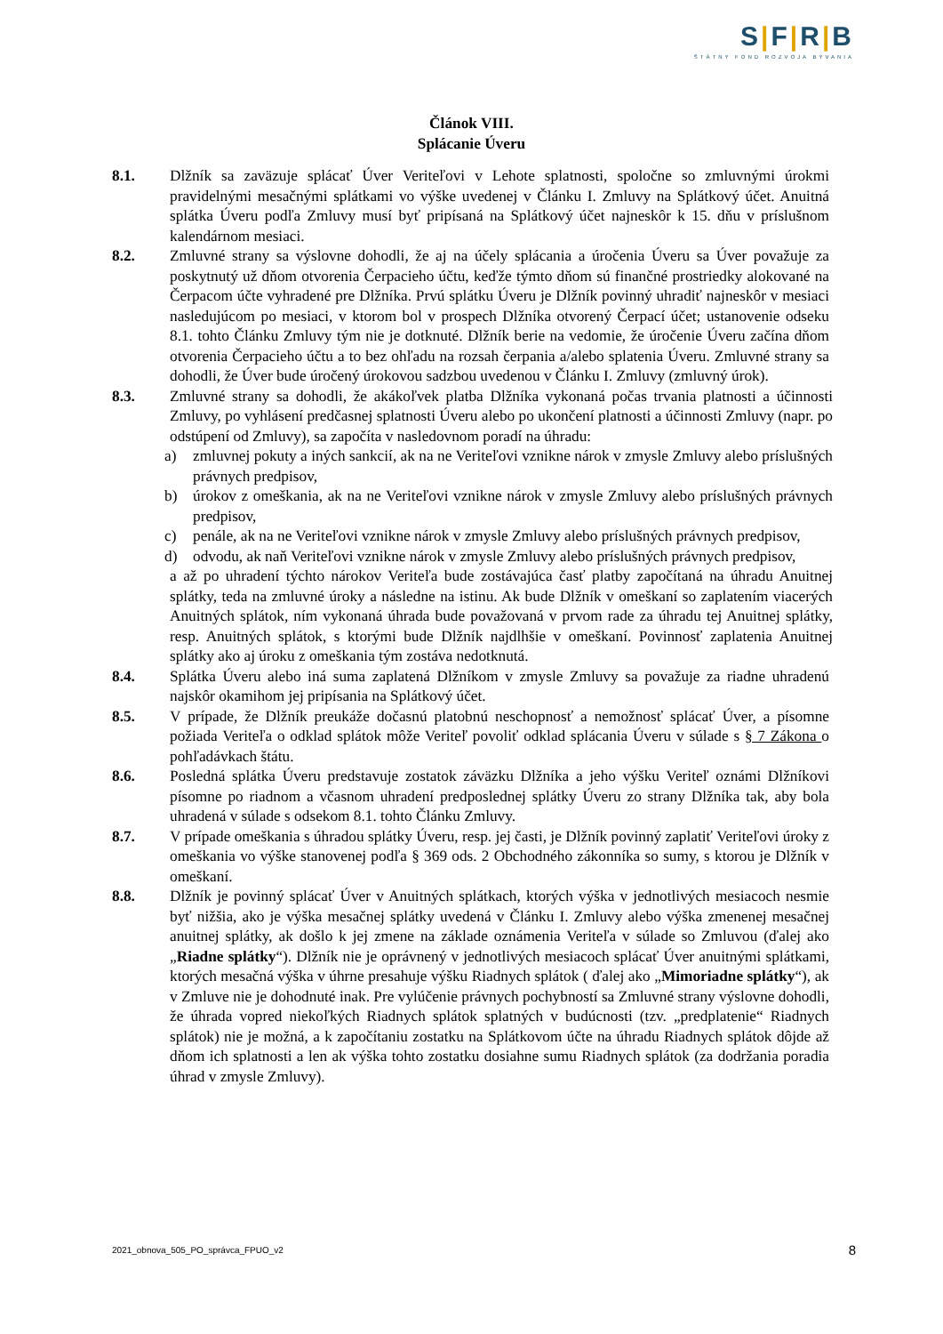S|F|R|B
ŠTÁTNY FOND ROZVOJA BÝVANIA
Článok VIII.
Splácanie Úveru
8.1. Dlžník sa zaväzuje splácať Úver Veriteľovi v Lehote splatnosti, spoločne so zmluvnými úrokmi pravidelnými mesačnými splátkami vo výške uvedenej v Článku I. Zmluvy na Splátkový účet. Anuitná splátka Úveru podľa Zmluvy musí byť pripísaná na Splátkový účet najneskôr k 15. dňu v príslušnom kalendárnom mesiaci.
8.2. Zmluvné strany sa výslovne dohodli, že aj na účely splácania a úročenia Úveru sa Úver považuje za poskytnutý už dňom otvorenia Čerpacieho účtu, keďže týmto dňom sú finančné prostriedky alokované na Čerpacom účte vyhradené pre Dlžníka. Prvú splátku Úveru je Dlžník povinný uhradiť najneskôr v mesiaci nasledujúcom po mesiaci, v ktorom bol v prospech Dlžníka otvorený Čerpací účet; ustanovenie odseku 8.1. tohto Článku Zmluvy tým nie je dotknuté. Dlžník berie na vedomie, že úročenie Úveru začína dňom otvorenia Čerpacieho účtu a to bez ohľadu na rozsah čerpania a/alebo splatenia Úveru. Zmluvné strany sa dohodli, že Úver bude úročený úrokovou sadzbou uvedenou v Článku I. Zmluvy (zmluvný úrok).
8.3. Zmluvné strany sa dohodli, že akákoľvek platba Dlžníka vykonaná počas trvania platnosti a účinnosti Zmluvy, po vyhlásení predčasnej splatnosti Úveru alebo po ukončení platnosti a účinnosti Zmluvy (napr. po odstúpení od Zmluvy), sa započíta v nasledovnom poradí na úhradu:
a) zmluvnej pokuty a iných sankcií, ak na ne Veriteľovi vznikne nárok v zmysle Zmluvy alebo príslušných právnych predpisov,
b) úrokov z omeškania, ak na ne Veriteľovi vznikne nárok v zmysle Zmluvy alebo príslušných právnych predpisov,
c) penále, ak na ne Veriteľovi vznikne nárok v zmysle Zmluvy alebo príslušných právnych predpisov,
d) odvodu, ak naň Veriteľovi vznikne nárok v zmysle Zmluvy alebo príslušných právnych predpisov,
a až po uhradení týchto nárokov Veriteľa bude zostávajúca časť platby započítaná na úhradu Anuitnej splátky, teda na zmluvné úroky a následne na istinu. Ak bude Dlžník v omeškaní so zaplatením viacerých Anuitných splátok, ním vykonaná úhrada bude považovaná v prvom rade za úhradu tej Anuitnej splátky, resp. Anuitných splátok, s ktorými bude Dlžník najdlhšie v omeškaní. Povinnosť zaplatenia Anuitnej splátky ako aj úroku z omeškania tým zostáva nedotknutá.
8.4. Splátka Úveru alebo iná suma zaplatená Dlžníkom v zmysle Zmluvy sa považuje za riadne uhradenú najskôr okamihom jej pripísania na Splátkový účet.
8.5. V prípade, že Dlžník preukáže dočasnú platobnú neschopnosť a nemožnosť splácať Úver, a písomne požiada Veriteľa o odklad splátok môže Veriteľ povoliť odklad splácania Úveru v súlade s § 7 Zákona o pohľadávkach štátu.
8.6. Posledná splátka Úveru predstavuje zostatok záväzku Dlžníka a jeho výšku Veriteľ oznámi Dlžníkovi písomne po riadnom a včasnom uhradení predposlednej splátky Úveru zo strany Dlžníka tak, aby bola uhradená v súlade s odsekom 8.1. tohto Článku Zmluvy.
8.7. V prípade omeškania s úhradou splátky Úveru, resp. jej časti, je Dlžník povinný zaplatiť Veriteľovi úroky z omeškania vo výške stanovenej podľa § 369 ods. 2 Obchodného zákonníka so sumy, s ktorou je Dlžník v omeškaní.
8.8. Dlžník je povinný splácať Úver v Anuitných splátkach, ktorých výška v jednotlivých mesiacoch nesmie byť nižšia, ako je výška mesačnej splátky uvedená v Článku I. Zmluvy alebo výška zmenenej mesačnej anuitnej splátky, ak došlo k jej zmene na základe oznámenia Veriteľa v súlade so Zmluvou (ďalej ako „Riadne splátky“). Dlžník nie je oprávnený v jednotlivých mesiacoch splácať Úver anuitnými splátkami, ktorých mesačná výška v úhrne presahuje výšku Riadnych splátok ( ďalej ako „Mimoriadne splátky“), ak v Zmluve nie je dohodnuté inak. Pre vylúčenie právnych pochybností sa Zmluvné strany výslovne dohodli, že úhrada vopred niekoľkých Riadnych splátok splatných v budúcnosti (tzv. „predplatenie“ Riadnych splátok) nie je možná, a k započítaniu zostatku na Splátkovom účte na úhradu Riadnych splátok dôjde až dňom ich splatnosti a len ak výška tohto zostatku dosiahne sumu Riadnych splátok (za dodržania poradia úhrad v zmysle Zmluvy).
2021_obnova_505_PO_správca_FPUO_v2 8